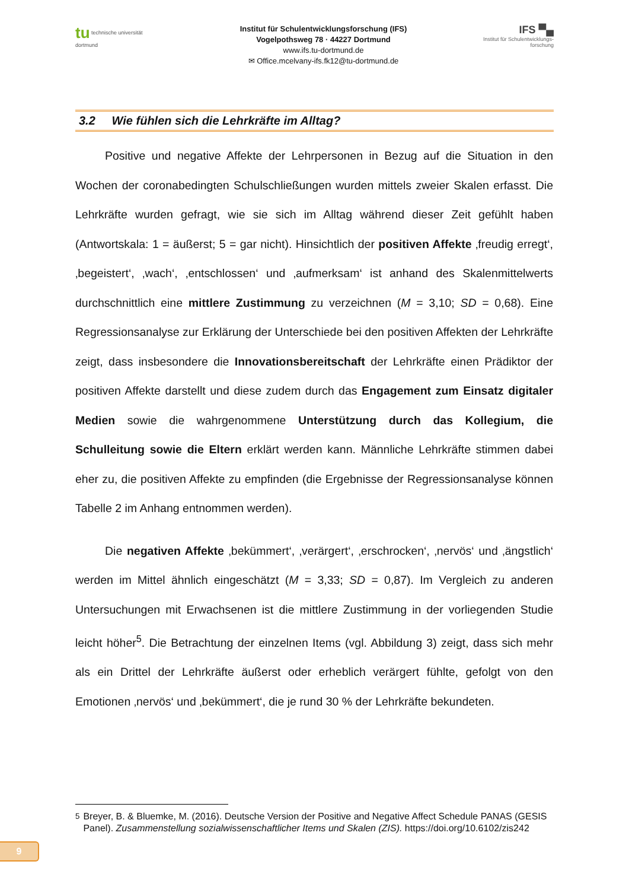tu technische universität dortmund
Institut für Schulentwicklungsforschung (IFS)
Vogelpothsweg 78 · 44227 Dortmund
www.ifs.tu-dortmund.de
✉ Office.mcelvany-ifs.fk12@tu-dortmund.de
IFS ▀▄
Institut für Schulentwicklungs-forschung
3.2 Wie fühlen sich die Lehrkräfte im Alltag?
Positive und negative Affekte der Lehrpersonen in Bezug auf die Situation in den Wochen der coronabedingten Schulschließungen wurden mittels zweier Skalen erfasst. Die Lehrkräfte wurden gefragt, wie sie sich im Alltag während dieser Zeit gefühlt haben (Antwortskala: 1 = äußerst; 5 = gar nicht). Hinsichtlich der positiven Affekte ‚freudig erregt‘, ‚begeistert‘, ‚wach‘, ‚entschlossen‘ und ‚aufmerksam‘ ist anhand des Skalenmittelwerts durchschnittlich eine mittlere Zustimmung zu verzeichnen (M = 3,10; SD = 0,68). Eine Regressionsanalyse zur Erklärung der Unterschiede bei den positiven Affekten der Lehrkräfte zeigt, dass insbesondere die Innovationsbereit­schaft der Lehrkräfte einen Prädiktor der positiven Affekte darstellt und diese zudem durch das Engagement zum Einsatz digitaler Medien sowie die wahrgenommene Unterstützung durch das Kollegium, die Schulleitung sowie die Eltern erklärt werden kann. Männliche Lehrkräfte stimmen dabei eher zu, die positiven Affekte zu empfinden (die Ergebnisse der Regressionsanalyse können Tabelle 2 im Anhang entnommen werden).
Die negativen Affekte ‚bekümmert‘, ‚verärgert‘, ‚erschrocken‘, ‚nervös‘ und ‚ängstlich‘ werden im Mittel ähnlich eingeschätzt (M = 3,33; SD = 0,87). Im Vergleich zu anderen Untersuchungen mit Erwachsenen ist die mittlere Zustimmung in der vorliegenden Studie leicht höher<sup>5</sup>. Die Betrachtung der einzelnen Items (vgl. Abbildung 3) zeigt, dass sich mehr als ein Drittel der Lehrkräfte äußerst oder erheblich verärgert fühlte, gefolgt von den Emotionen ‚nervös‘ und ‚bekümmert‘, die je rund 30 % der Lehrkräfte bekundeten.
<sup>5</sup> Breyer, B. & Bluemke, M. (2016). Deutsche Version der Positive and Negative Affect Schedule PANAS (GESIS Panel). Zusammenstellung sozialwissenschaftlicher Items und Skalen (ZIS). https://doi.org/10.6102/zis242
9